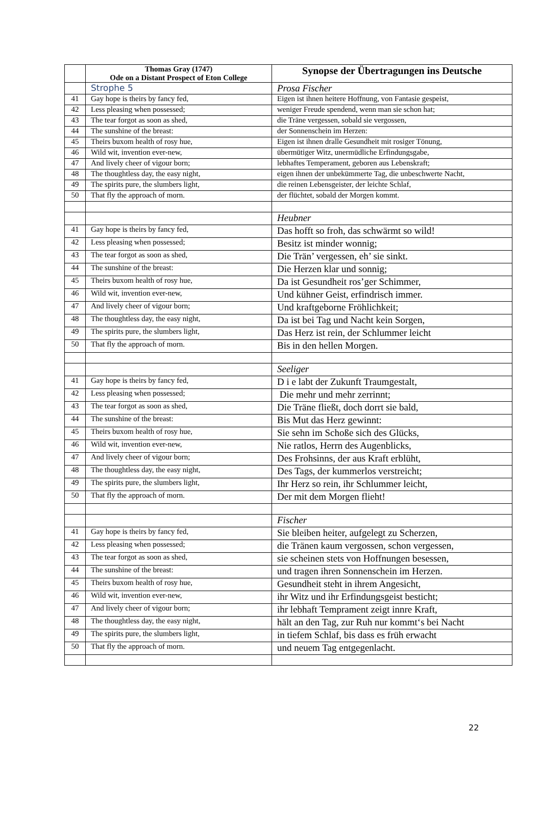| | Thomas Gray (1747) Ode on a Distant Prospect of Eton College | Synopse der Übertragungen ins Deutsche |
| --- | --- | --- |
| | Strophe 5 | Prosa Fischer |
| 41 | Gay hope is theirs by fancy fed, | Eigen ist ihnen heitere Hoffnung, von Fantasie gespeist, |
| 42 | Less pleasing when possessed; | weniger Freude spendend, wenn man sie schon hat; |
| 43 | The tear forgot as soon as shed, | die Träne vergessen, sobald sie vergossen, |
| 44 | The sunshine of the breast: | der Sonnenschein im Herzen: |
| 45 | Theirs buxom health of rosy hue, | Eigen ist ihnen dralle Gesundheit mit rosiger Tönung, |
| 46 | Wild wit, invention ever-new, | übermütiger Witz, unermüdliche Erfindungsgabe, |
| 47 | And lively cheer of vigour born; | lebhaftes Temperament, geboren aus Lebenskraft; |
| 48 | The thoughtless day, the easy night, | eigen ihnen der unbekümmerte Tag, die unbeschwerte Nacht, |
| 49 | The spirits pure, the slumbers light, | die reinen Lebensgeister, der leichte Schlaf, |
| 50 | That fly the approach of morn. | der flüchtet, sobald der Morgen kommt. |
| | | Heubner |
| 41 | Gay hope is theirs by fancy fed, | Das hofft so froh, das schwärmt so wild! |
| 42 | Less pleasing when possessed; | Besitz ist minder wonnig; |
| 43 | The tear forgot as soon as shed, | Die Trän’ vergessen, eh’ sie sinkt. |
| 44 | The sunshine of the breast: | Die Herzen klar und sonnig; |
| 45 | Theirs buxom health of rosy hue, | Da ist Gesundheit ros’ger Schimmer, |
| 46 | Wild wit, invention ever-new, | Und kühner Geist, erfindrisch immer. |
| 47 | And lively cheer of vigour born; | Und kraftgeborne Fröhlichkeit; |
| 48 | The thoughtless day, the easy night, | Da ist bei Tag und Nacht kein Sorgen, |
| 49 | The spirits pure, the slumbers light, | Das Herz ist rein, der Schlummer leicht |
| 50 | That fly the approach of morn. | Bis in den hellen Morgen. |
| | | Seeliger |
| 41 | Gay hope is theirs by fancy fed, | D i e labt der Zukunft Traumgestalt, |
| 42 | Less pleasing when possessed; | Die mehr und mehr zerrinnt; |
| 43 | The tear forgot as soon as shed, | Die Träne fließt, doch dorrt sie bald, |
| 44 | The sunshine of the breast: | Bis Mut das Herz gewinnt: |
| 45 | Theirs buxom health of rosy hue, | Sie sehn im Schoße sich des Glücks, |
| 46 | Wild wit, invention ever-new, | Nie ratlos, Herrn des Augenblicks, |
| 47 | And lively cheer of vigour born; | Des Frohsinns, der aus Kraft erblüht, |
| 48 | The thoughtless day, the easy night, | Des Tags, der kummerlos verstreicht; |
| 49 | The spirits pure, the slumbers light, | Ihr Herz so rein, ihr Schlummer leicht, |
| 50 | That fly the approach of morn. | Der mit dem Morgen flieht! |
| | | Fischer |
| 41 | Gay hope is theirs by fancy fed, | Sie bleiben heiter, aufgelegt zu Scherzen, |
| 42 | Less pleasing when possessed; | die Tränen kaum vergossen, schon vergessen, |
| 43 | The tear forgot as soon as shed, | sie scheinen stets von Hoffnungen besessen, |
| 44 | The sunshine of the breast: | und tragen ihren Sonnenschein im Herzen. |
| 45 | Theirs buxom health of rosy hue, | Gesundheit steht in ihrem Angesicht, |
| 46 | Wild wit, invention ever-new, | ihr Witz und ihr Erfindungsgeist besticht; |
| 47 | And lively cheer of vigour born; | ihr lebhaft Temprament zeigt innre Kraft, |
| 48 | The thoughtless day, the easy night, | hält an den Tag, zur Ruh nur kommt‘s bei Nacht |
| 49 | The spirits pure, the slumbers light, | in tiefem Schlaf, bis dass es früh erwacht |
| 50 | That fly the approach of morn. | und neuem Tag entgegenlacht. |
22